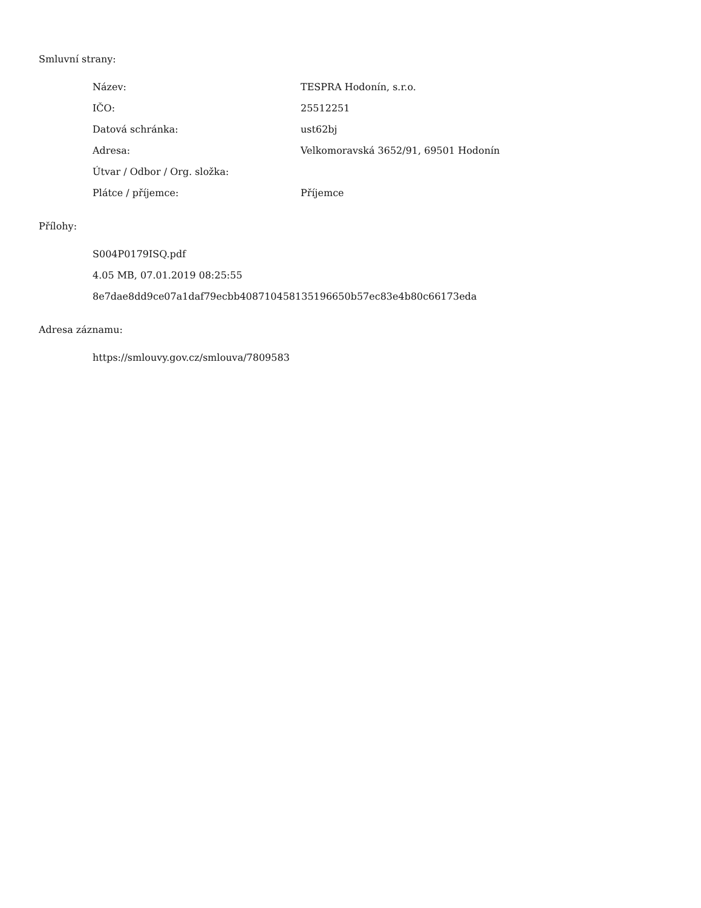Smluvní strany:
| Název: | TESPRA Hodonín, s.r.o. |
| IČO: | 25512251 |
| Datová schránka: | ust62bj |
| Adresa: | Velkomoravská 3652/91, 69501 Hodonín |
| Útvar / Odbor / Org. složka: | |
| Plátce / příjemce: | Příjemce |
Přílohy:
S004P0179ISQ.pdf
4.05 MB, 07.01.2019 08:25:55
8e7dae8dd9ce07a1daf79ecbb408710458135196650b57ec83e4b80c66173eda
Adresa záznamu:
https://smlouvy.gov.cz/smlouva/7809583